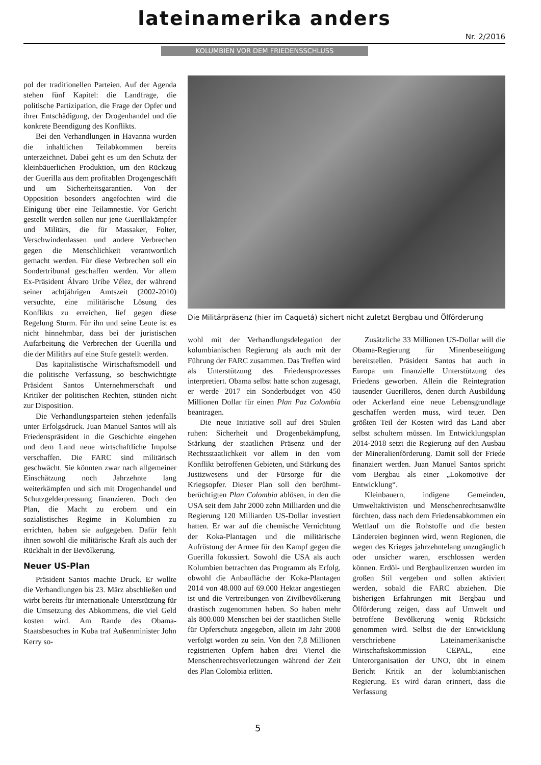lateinamerika anders Nr. 2/2016
KOLUMBIEN VOR DEM FRIEDENSSCHLUSS
pol der traditionellen Parteien. Auf der Agenda stehen fünf Kapitel: die Landfrage, die politische Partizipation, die Frage der Opfer und ihrer Entschädigung, der Drogenhandel und die konkrete Beendigung des Konflikts.
Bei den Verhandlungen in Havanna wurden die inhaltlichen Teilabkommen bereits unterzeichnet. Dabei geht es um den Schutz der kleinbäuerlichen Produktion, um den Rückzug der Guerilla aus dem profitablen Drogengeschäft und um Sicherheitsgarantien. Von der Opposition besonders angefochten wird die Einigung über eine Teilamnestie. Vor Gericht gestellt werden sollen nur jene Guerillakämpfer und Militärs, die für Massaker, Folter, Verschwindenlassen und andere Verbrechen gegen die Menschlichkeit verantwortlich gemacht werden. Für diese Verbrechen soll ein Sondertribunal geschaffen werden. Vor allem Ex-Präsident Álvaro Uribe Vélez, der während seiner achtjährigen Amtszeit (2002-2010) versuchte, eine militärische Lösung des Konflikts zu erreichen, lief gegen diese Regelung Sturm. Für ihn und seine Leute ist es nicht hinnehmbar, dass bei der juristischen Aufarbeitung die Verbrechen der Guerilla und die der Militärs auf eine Stufe gestellt werden.
Das kapitalistische Wirtschaftsmodell und die politische Verfassung, so beschwichtigte Präsident Santos Unternehmerschaft und Kritiker der politischen Rechten, stünden nicht zur Disposition.
Die Verhandlungsparteien stehen jedenfalls unter Erfolgsdruck. Juan Manuel Santos will als Friedenspräsident in die Geschichte eingehen und dem Land neue wirtschaftliche Impulse verschaffen. Die FARC sind militärisch geschwächt. Sie könnten zwar nach allgemeiner Einschätzung noch Jahrzehnte lang weiterkämpfen und sich mit Drogenhandel und Schutzgelderpressung finanzieren. Doch den Plan, die Macht zu erobern und ein sozialistisches Regime in Kolumbien zu errichten, haben sie aufgegeben. Dafür fehlt ihnen sowohl die militärische Kraft als auch der Rückhalt in der Bevölkerung.
Neuer US-Plan
Präsident Santos machte Druck. Er wollte die Verhandlungen bis 23. März abschließen und wirbt bereits für internationale Unterstützung für die Umsetzung des Abkommens, die viel Geld kosten wird. Am Rande des Obama-Staatsbesuches in Kuba traf Außenminister John Kerry so-
Die Militärpräsenz (hier im Caquetá) sichert nicht zuletzt Bergbau und Ölförderung
wohl mit der Verhandlungsdelegation der kolumbianischen Regierung als auch mit der Führung der FARC zusammen. Das Treffen wird als Unterstützung des Friedensprozesses interpretiert. Obama selbst hatte schon zugesagt, er werde 2017 ein Sonderbudget von 450 Millionen Dollar für einen Plan Paz Colombia beantragen.
Die neue Initiative soll auf drei Säulen ruhen: Sicherheit und Drogenbekämpfung, Stärkung der staatlichen Präsenz und der Rechtsstaatlichkeit vor allem in den vom Konflikt betroffenen Gebieten, und Stärkung des Justizwesens und der Fürsorge für die Kriegsopfer. Dieser Plan soll den berühmt-berüchtigten Plan Colombia ablösen, in den die USA seit dem Jahr 2000 zehn Milliarden und die Regierung 120 Milliarden US-Dollar investiert hatten. Er war auf die chemische Vernichtung der Koka-Plantagen und die militärische Aufrüstung der Armee für den Kampf gegen die Guerilla fokussiert. Sowohl die USA als auch Kolumbien betrachten das Programm als Erfolg, obwohl die Anbaufläche der Koka-Plantagen 2014 von 48.000 auf 69.000 Hektar angestiegen ist und die Vertreibungen von Zivilbevölkerung drastisch zugenommen haben. So haben mehr als 800.000 Menschen bei der staatlichen Stelle für Opferschutz angegeben, allein im Jahr 2008 verfolgt worden zu sein. Von den 7,8 Millionen registrierten Opfern haben drei Viertel die Menschenrechtsverletzungen während der Zeit des Plan Colombia erlitten.
Zusätzliche 33 Millionen US-Dollar will die Obama-Regierung für Minenbeseitigung bereitstellen. Präsident Santos hat auch in Europa um finanzielle Unterstützung des Friedens geworben. Allein die Reintegration tausender Guerilleros, denen durch Ausbildung oder Ackerland eine neue Lebensgrundlage geschaffen werden muss, wird teuer. Den größten Teil der Kosten wird das Land aber selbst schultern müssen. Im Entwicklungsplan 2014-2018 setzt die Regierung auf den Ausbau der Mineralienförderung. Damit soll der Friede finanziert werden. Juan Manuel Santos spricht vom Bergbau als einer „Lokomotive der Entwicklung“.
Kleinbauern, indigene Gemeinden, Umweltaktivisten und Menschenrechtsanwälte fürchten, dass nach dem Friedensabkommen ein Wettlauf um die Rohstoffe und die besten Ländereien beginnen wird, wenn Regionen, die wegen des Krieges jahrzehntelang unzugänglich oder unsicher waren, erschlossen werden können. Erdöl- und Bergbaulizenzen wurden im großen Stil vergeben und sollen aktiviert werden, sobald die FARC abziehen. Die bisherigen Erfahrungen mit Bergbau und Ölförderung zeigen, dass auf Umwelt und betroffene Bevölkerung wenig Rücksicht genommen wird. Selbst die der Entwicklung verschriebene Lateinamerikanische Wirtschaftskommission CEPAL, eine Unterorganisation der UNO, übt in einem Bericht Kritik an der kolumbianischen Regierung. Es wird daran erinnert, dass die Verfassung
5